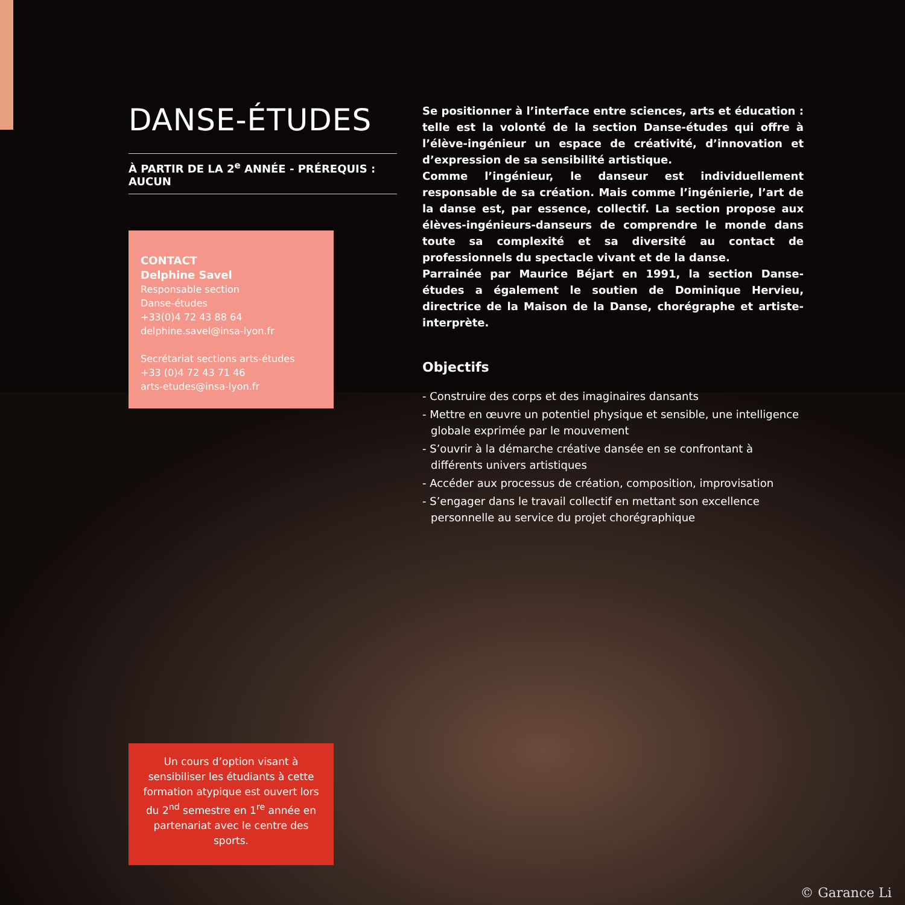DANSE-ÉTUDES
À PARTIR DE LA 2<sup>e</sup> ANNÉE - PRÉREQUIS : AUCUN
CONTACT
Delphine Savel
Responsable section
Danse-études
+33(0)4 72 43 88 64
delphine.savel@insa-lyon.fr
Secrétariat sections arts-études
+33 (0)4 72 43 71 46
arts-etudes@insa-lyon.fr
Un cours d’option visant à sensibiliser les étudiants à cette formation atypique est ouvert lors du 2<sup>nd</sup> semestre en 1<sup>re</sup> année en partenariat avec le centre des sports.
Se positionner à l’interface entre sciences, arts et éducation : telle est la volonté de la section Danse-études qui offre à l’élève-ingénieur un espace de créativité, d’innovation et d’expression de sa sensibilité artistique.
Comme l’ingénieur, le danseur est individuellement responsable de sa création. Mais comme l’ingénierie, l’art de la danse est, par essence, collectif. La section propose aux élèves-ingénieurs-danseurs de comprendre le monde dans toute sa complexité et sa diversité au contact de professionnels du spectacle vivant et de la danse.
Parrainée par Maurice Béjart en 1991, la section Danse-études a également le soutien de Dominique Hervieu, directrice de la Maison de la Danse, chorégraphe et artiste-interprète.
Objectifs
- Construire des corps et des imaginaires dansants
- Mettre en œuvre un potentiel physique et sensible, une intelligence globale exprimée par le mouvement
- S’ouvrir à la démarche créative dansée en se confrontant à différents univers artistiques
- Accéder aux processus de création, composition, improvisation
- S’engager dans le travail collectif en mettant son excellence personnelle au service du projet chorégraphique
© Garance Li